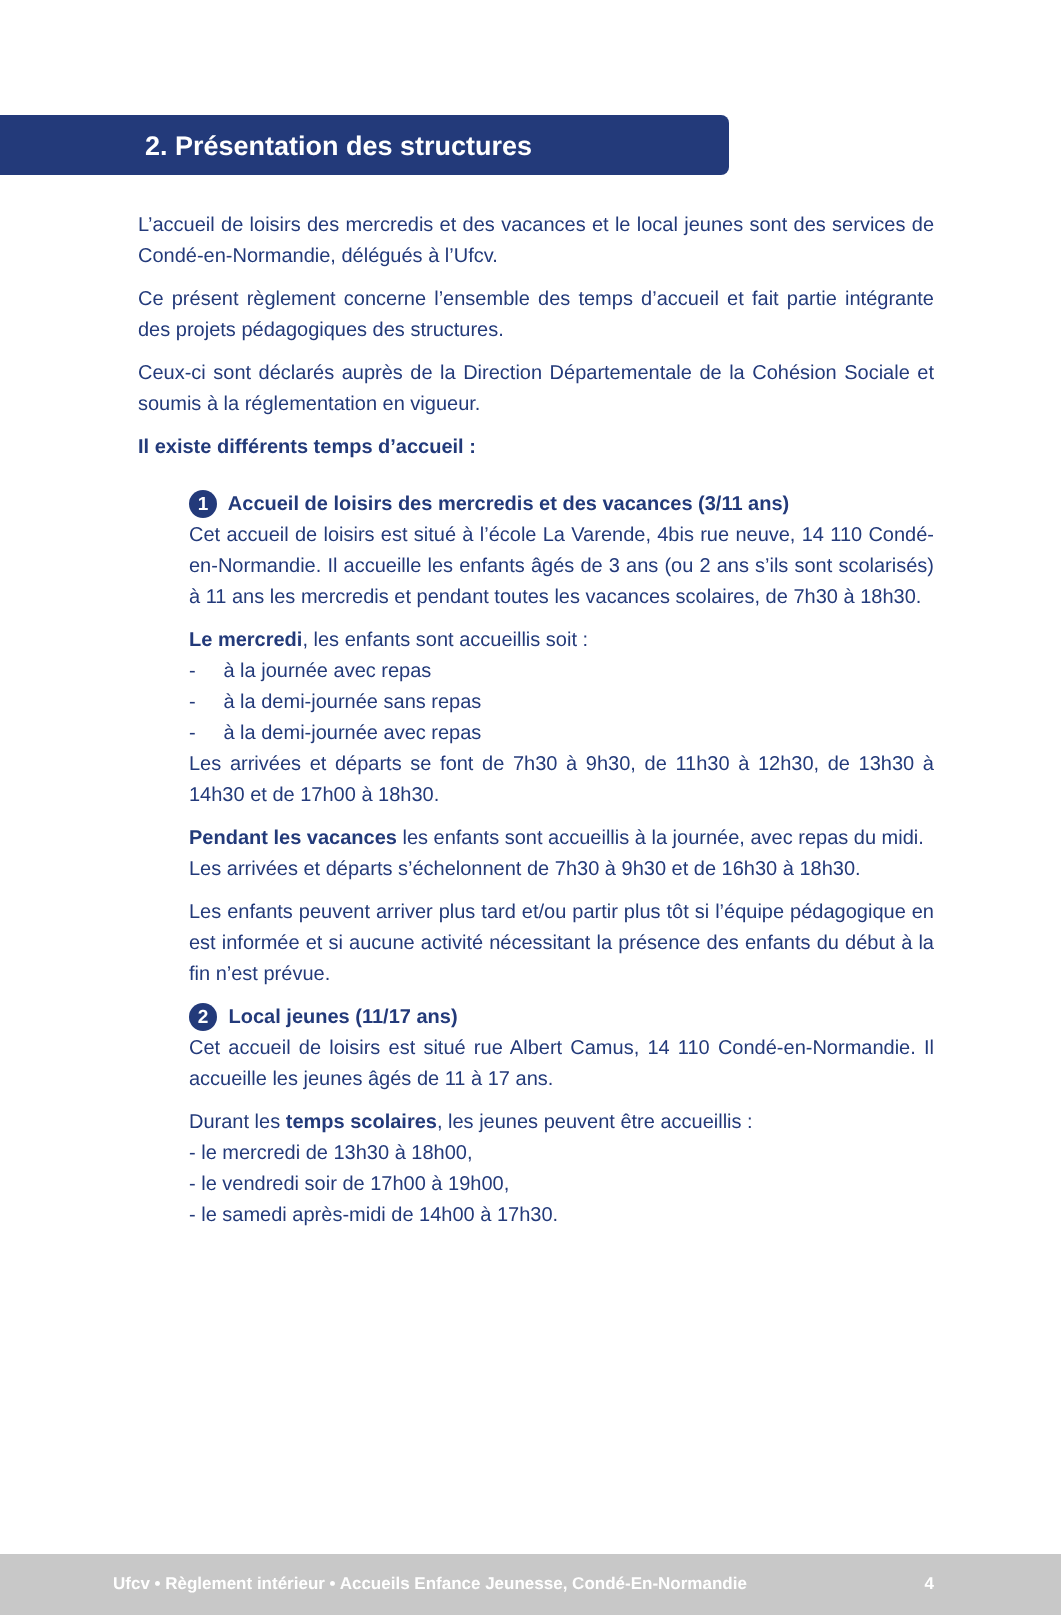2. Présentation des structures
L’accueil de loisirs des mercredis et des vacances et le local jeunes sont des services de Condé-en-Normandie, délégués à l’Ufcv.
Ce présent règlement concerne l’ensemble des temps d’accueil et fait partie intégrante des projets pédagogiques des structures.
Ceux-ci sont déclarés auprès de la Direction Départementale de la Cohésion Sociale et soumis à la réglementation en vigueur.
Il existe différents temps d’accueil :
1 Accueil de loisirs des mercredis et des vacances (3/11 ans)
Cet accueil de loisirs est situé à l’école La Varende, 4bis rue neuve, 14 110 Condé-en-Normandie. Il accueille les enfants âgés de 3 ans (ou 2 ans s’ils sont scolarisés) à 11 ans les mercredis et pendant toutes les vacances scolaires, de 7h30 à 18h30.
Le mercredi, les enfants sont accueillis soit :
- à la journée avec repas
- à la demi-journée sans repas
- à la demi-journée avec repas
Les arrivées et départs se font de 7h30 à 9h30, de 11h30 à 12h30, de 13h30 à 14h30 et de 17h00 à 18h30.
Pendant les vacances les enfants sont accueillis à la journée, avec repas du midi.
Les arrivées et départs s’échelonnent de 7h30 à 9h30 et de 16h30 à 18h30.
Les enfants peuvent arriver plus tard et/ou partir plus tôt si l’équipe pédagogique en est informée et si aucune activité nécessitant la présence des enfants du début à la fin n’est prévue.
2 Local jeunes (11/17 ans)
Cet accueil de loisirs est situé rue Albert Camus, 14 110 Condé-en-Normandie. Il accueille les jeunes âgés de 11 à 17 ans.
Durant les temps scolaires, les jeunes peuvent être accueillis :
- le mercredi de 13h30 à 18h00,
- le vendredi soir de 17h00 à 19h00,
- le samedi après-midi de 14h00 à 17h30.
Ufcv • Règlement intérieur • Accueils Enfance Jeunesse, Condé-En-Normandie 4